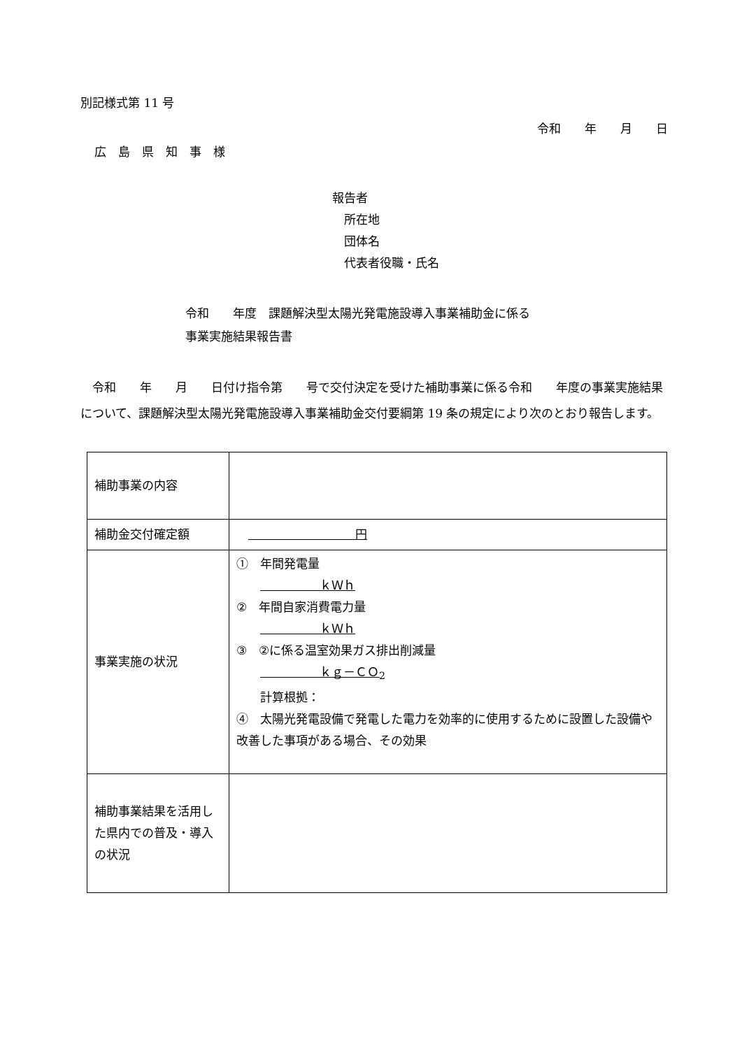別記様式第 11 号
令和　　年　　月　　日
広　島　県　知　事　様
報告者
　所在地
　団体名
　代表者役職・氏名
令和　　年度　課題解決型太陽光発電施設導入事業補助金に係る
事業実施結果報告書
　令和　　年　　月　　日付け指令第　　号で交付決定を受けた補助事業に係る令和　　年度の事業実施結果について、課題解決型太陽光発電施設導入事業補助金交付要綱第 19 条の規定により次のとおり報告します。
| 補助事業の内容 | |
| 補助金交付確定額 | 円 |
| 事業実施の状況 | ① 年間発電量 ｋＷｈ ② 年間自家消費電力量 ｋＷｈ ③ ②に係る温室効果ガス排出削減量 ｋｇ－ＣＯ<sub>2</sub> 計算根拠： ④ 太陽光発電設備で発電した電力を効率的に使用するために設置した設備や改善した事項がある場合、その効果 |
| 補助事業結果を活用した県内での普及・導入の状況 | |